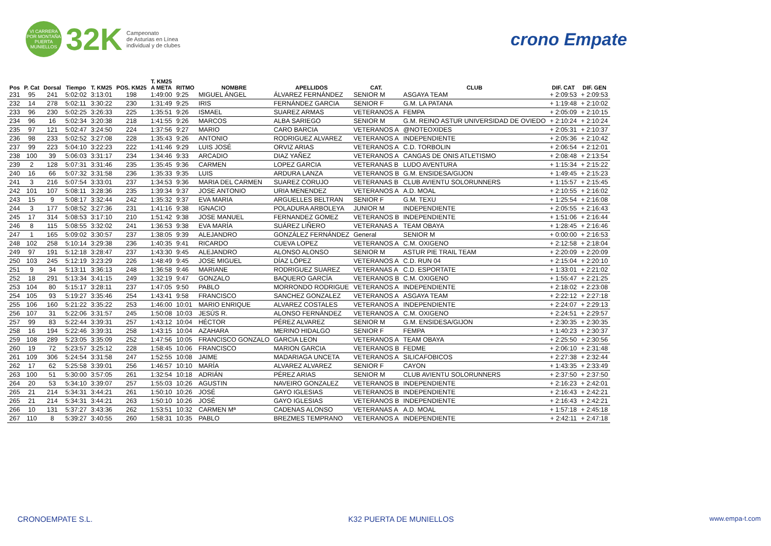VI CARRERA POR MONTAÑA
PUERTA MUNIELLOS
32K Campeonato
de Asturias en Línea
individual y de clubes
crono Empate
| Pos | P. Cat | Dorsal | Tiempo | T. KM25 | POS. KM25 | T. KM25 A META | RITMO | NOMBRE | APELLIDOS | CAT. | CLUB | DIF. CAT | DIF. GEN |
| --- | --- | --- | --- | --- | --- | --- | --- | --- | --- | --- | --- | --- | --- |
| 231 | 95 | 241 | 5:02:02 | 3:13:01 | 198 | 1:49:00 | 9:25 | MIGUEL ÁNGEL | ÁLVAREZ FERNÁNDEZ | SENIOR M | ASGAYA TEAM | + 2:09:53 | + 2:09:53 |
| 232 | 14 | 278 | 5:02:11 | 3:30:22 | 230 | 1:31:49 | 9:25 | IRIS | FERNÁNDEZ GARCIA | SENIOR F | G.M. LA PATANA | + 1:19:48 | + 2:10:02 |
| 233 | 96 | 230 | 5:02:25 | 3:26:33 | 225 | 1:35:51 | 9:26 | ISMAEL | SUAREZ ARMAS | VETERANOS A | FEMPA | + 2:05:09 | + 2:10:15 |
| 234 | 96 | 16 | 5:02:34 | 3:20:38 | 218 | 1:41:55 | 9:26 | MARCOS | ALBA SARIEGO | SENIOR M | G.M. REINO ASTUR UNIVERSIDAD DE OVIEDO | + 2:10:24 | + 2:10:24 |
| 235 | 97 | 121 | 5:02:47 | 3:24:50 | 224 | 1:37:56 | 9:27 | MARIO | CARO BARCIA | VETERANOS A | @NOTEOXIDES | + 2:05:31 | + 2:10:37 |
| 236 | 98 | 233 | 5:02:52 | 3:27:08 | 228 | 1:35:43 | 9:26 | ANTONIO | RODRIGUEZ ALVAREZ | VETERANOS A | INDEPENDIENTE | + 2:05:36 | + 2:10:42 |
| 237 | 99 | 223 | 5:04:10 | 3:22:23 | 222 | 1:41:46 | 9:29 | LUIS JOSÉ | ORVIZ ARIAS | VETERANOS A | C.D. TORBOLIN | + 2:06:54 | + 2:12:01 |
| 238 | 100 | 39 | 5:06:03 | 3:31:17 | 234 | 1:34:46 | 9:33 | ARCADIO | DIAZ YAÑEZ | VETERANOS A | CANGAS DE ONIS ATLETISMO | + 2:08:48 | + 2:13:54 |
| 239 | 2 | 128 | 5:07:31 | 3:31:46 | 235 | 1:35:45 | 9:36 | CARMEN | LOPEZ GARCIA | VETERANAS B | LUDO AVENTURA | + 1:15:34 | + 2:15:22 |
| 240 | 16 | 66 | 5:07:32 | 3:31:58 | 236 | 1:35:33 | 9:35 | LUIS | ARDURA LANZA | VETERANOS B | G.M. ENSIDESA/GIJON | + 1:49:45 | + 2:15:23 |
| 241 | 3 | 216 | 5:07:54 | 3:33:01 | 237 | 1:34:53 | 9:36 | MARIA DEL CARMEN | SUAREZ CORUJO | VETERANAS B | CLUB AVIENTU SOLORUNNERS | + 1:15:57 | + 2:15:45 |
| 242 | 101 | 107 | 5:08:11 | 3:28:36 | 235 | 1:39:34 | 9:37 | JOSE ANTONIO | URIA MENENDEZ | VETERANOS A | A.D. MOAL | + 2:10:55 | + 2:16:02 |
| 243 | 15 | 9 | 5:08:17 | 3:32:44 | 242 | 1:35:32 | 9:37 | EVA MARIA | ARGUELLES BELTRAN | SENIOR F | G.M. TEXU | + 1:25:54 | + 2:16:08 |
| 244 | 3 | 177 | 5:08:52 | 3:27:36 | 231 | 1:41:16 | 9:38 | IGNACIO | POLADURA ARBOLEYA | JUNIOR M | INDEPENDIENTE | + 2:05:55 | + 2:16:43 |
| 245 | 17 | 314 | 5:08:53 | 3:17:10 | 210 | 1:51:42 | 9:38 | JOSE MANUEL | FERNANDEZ GOMEZ | VETERANOS B | INDEPENDIENTE | + 1:51:06 | + 2:16:44 |
| 246 | 8 | 115 | 5:08:55 | 3:32:02 | 241 | 1:36:53 | 9:38 | EVA MARÍA | SUÁREZ LIÑERO | VETERANAS A | TEAM OBAYA | + 1:28:45 | + 2:16:46 |
| 247 | 1 | 165 | 5:09:02 | 3:30:57 | 237 | 1:38:05 | 9:39 | ALEJANDRO | GONZÁLEZ FERNÁNDEZ | General | SENIOR M | + 0:00:00 | + 2:16:53 |
| 248 | 102 | 258 | 5:10:14 | 3:29:38 | 236 | 1:40:35 | 9:41 | RICARDO | CUEVA LOPEZ | VETERANOS A | C.M. OXIGENO | + 2:12:58 | + 2:18:04 |
| 249 | 97 | 191 | 5:12:18 | 3:28:47 | 237 | 1:43:30 | 9:45 | ALEJANDRO | ALONSO ALONSO | SENIOR M | ASTUR PIE TRAIL TEAM | + 2:20:09 | + 2:20:09 |
| 250 | 103 | 245 | 5:12:19 | 3:23:29 | 226 | 1:48:49 | 9:45 | JOSE MIGUEL | DÍAZ LÓPEZ | VETERANOS A | C.D. RUN 04 | + 2:15:04 | + 2:20:10 |
| 251 | 9 | 34 | 5:13:11 | 3:36:13 | 248 | 1:36:58 | 9:46 | MARIANE | RODRIGUEZ SUAREZ | VETERANAS A | C.D. ESPORTATE | + 1:33:01 | + 2:21:02 |
| 252 | 18 | 291 | 5:13:34 | 3:41:15 | 249 | 1:32:19 | 9:47 | GONZALO | BAQUERO GARCÍA | VETERANOS B | C.M. OXIGENO | + 1:55:47 | + 2:21:25 |
| 253 | 104 | 80 | 5:15:17 | 3:28:11 | 237 | 1:47:05 | 9:50 | PABLO | MORRONDO RODRIGUE | VETERANOS A | INDEPENDIENTE | + 2:18:02 | + 2:23:08 |
| 254 | 105 | 93 | 5:19:27 | 3:35:46 | 254 | 1:43:41 | 9:58 | FRANCISCO | SANCHEZ GONZALEZ | VETERANOS A | ASGAYA TEAM | + 2:22:12 | + 2:27:18 |
| 255 | 106 | 160 | 5:21:22 | 3:35:22 | 253 | 1:46:00 | 10:01 | MARIO ENRIQUE | ALVAREZ COSTALES | VETERANOS A | INDEPENDIENTE | + 2:24:07 | + 2:29:13 |
| 256 | 107 | 31 | 5:22:06 | 3:31:57 | 245 | 1:50:08 | 10:03 | JESÚS R. | ALONSO FERNÁNDEZ | VETERANOS A | C.M. OXIGENO | + 2:24:51 | + 2:29:57 |
| 257 | 99 | 83 | 5:22:44 | 3:39:31 | 257 | 1:43:12 | 10:04 | HÉCTOR | PÉREZ ALVAREZ | SENIOR M | G.M. ENSIDESA/GIJON | + 2:30:35 | + 2:30:35 |
| 258 | 16 | 194 | 5:22:46 | 3:39:31 | 258 | 1:43:15 | 10:04 | AZAHARA | MERINO HIDALGO | SENIOR F | FEMPA | + 1:40:23 | + 2:30:37 |
| 259 | 108 | 289 | 5:23:05 | 3:35:09 | 252 | 1:47:56 | 10:05 | FRANCISCO GONZALO | GARCIA LEON | VETERANOS A | TEAM OBAYA | + 2:25:50 | + 2:30:56 |
| 260 | 19 | 72 | 5:23:57 | 3:25:12 | 228 | 1:58:45 | 10:06 | FRANCISCO | MARION GARCIA | VETERANOS B | FEDME | + 2:06:10 | + 2:31:48 |
| 261 | 109 | 306 | 5:24:54 | 3:31:58 | 247 | 1:52:55 | 10:08 | JAIME | MADARIAGA UNCETA | VETERANOS A | SILICAFOBICOS | + 2:27:38 | + 2:32:44 |
| 262 | 17 | 62 | 5:25:58 | 3:39:01 | 256 | 1:46:57 | 10:10 | MARÍA | ALVAREZ ALVAREZ | SENIOR F | CAYON | + 1:43:35 | + 2:33:49 |
| 263 | 100 | 51 | 5:30:00 | 3:57:05 | 261 | 1:32:54 | 10:18 | ADRIÁN | PÉREZ ARIAS | SENIOR M | CLUB AVIENTU SOLORUNNERS | + 2:37:50 | + 2:37:50 |
| 264 | 20 | 53 | 5:34:10 | 3:39:07 | 257 | 1:55:03 | 10:26 | AGUSTIN | NAVEIRO GONZALEZ | VETERANOS B | INDEPENDIENTE | + 2:16:23 | + 2:42:01 |
| 265 | 21 | 214 | 5:34:31 | 3:44:21 | 261 | 1:50:10 | 10:26 | JOSÉ | GAYO IGLESIAS | VETERANOS B | INDEPENDIENTE | + 2:16:43 | + 2:42:21 |
| 265 | 21 | 214 | 5:34:31 | 3:44:21 | 263 | 1:50:10 | 10:26 | JOSÉ | GAYO IGLESIAS | VETERANOS B | INDEPENDIENTE | + 2:16:43 | + 2:42:21 |
| 266 | 10 | 131 | 5:37:27 | 3:43:36 | 262 | 1:53:51 | 10:32 | CARMEN Mª | CADENAS ALONSO | VETERANAS A | A.D. MOAL | + 1:57:18 | + 2:45:18 |
| 267 | 110 | 8 | 5:39:27 | 3:40:55 | 260 | 1:58:31 | 10:35 | PABLO | BREZMES TEMPRANO | VETERANOS A | INDEPENDIENTE | + 2:42:11 | + 2:47:18 |
CRONOEMPATE S.L. K32 PUERTA DE MUNIELLOS www.empa-t.com